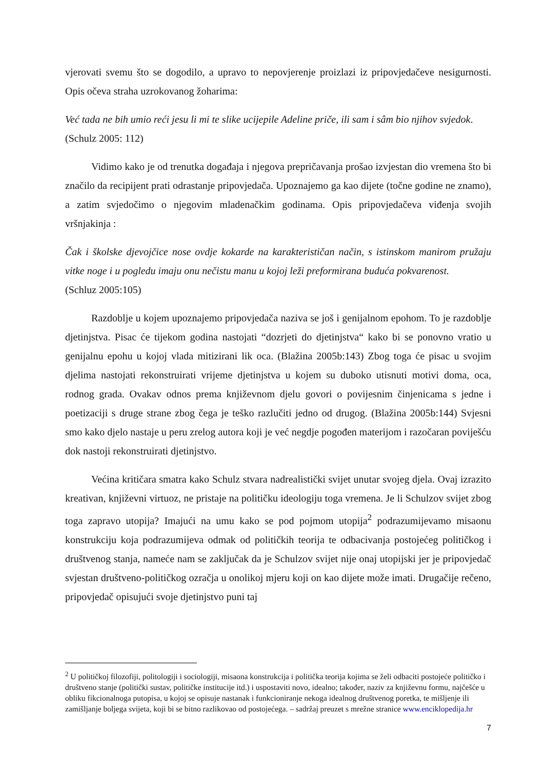vjerovati svemu što se dogodilo, a upravo to nepovjerenje proizlazi iz pripovjedačeve nesigurnosti. Opis očeva straha uzrokovanog žoharima:
Već tada ne bih umio reći jesu li mi te slike ucijepile Adeline priče, ili sam i sâm bio njihov svjedok.
(Schulz 2005: 112)
Vidimo kako je od trenutka događaja i njegova prepričavanja prošao izvjestan dio vremena što bi značilo da recipijent prati odrastanje pripovjedača. Upoznajemo ga kao dijete (točne godine ne znamo), a zatim svjedočimo o njegovim mladenačkim godinama. Opis pripovjedačeva viđenja svojih vršnjakinja :
Čak i školske djevojčice nose ovdje kokarde na karakterističan način, s istinskom manirom pružaju vitke noge i u pogledu imaju onu nečistu manu u kojoj leži preformirana buduća pokvarenost.
(Schluz 2005:105)
Razdoblje u kojem upoznajemo pripovjedača naziva se još i genijalnom epohom. To je razdoblje djetinjstva. Pisac će tijekom godina nastojati “dozrjeti do djetinjstva“ kako bi se ponovno vratio u genijalnu epohu u kojoj vlada mitizirani lik oca. (Blažina 2005b:143) Zbog toga će pisac u svojim djelima nastojati rekonstruirati vrijeme djetinjstva u kojem su duboko utisnuti motivi doma, oca, rodnog grada. Ovakav odnos prema književnom djelu govori o povijesnim činjenicama s jedne i poetizaciji s druge strane zbog čega je teško razlučiti jedno od drugog. (Blažina 2005b:144) Svjesni smo kako djelo nastaje u peru zrelog autora koji je već negdje pogođen materijom i razočaran poviješću dok nastoji rekonstruirati djetinjstvo.
Većina kritičara smatra kako Schulz stvara nadrealistički svijet unutar svojeg djela. Ovaj izrazito kreativan, književni virtuoz, ne pristaje na političku ideologiju toga vremena. Je li Schulzov svijet zbog toga zapravo utopija? Imajući na umu kako se pod pojmom utopija<sup>2</sup> podrazumijevamo misaonu konstrukciju koja podrazumijeva odmak od političkih teorija te odbacivanja postojećeg političkog i društvenog stanja, nameće nam se zaključak da je Schulzov svijet nije onaj utopijski jer je pripovjedač svjestan društveno-političkog ozračja u onolikoj mjeru koji on kao dijete može imati. Drugačije rečeno, pripovjedač opisujući svoje djetinjstvo puni taj
<sup>2</sup> U političkoj filozofiji, politologiji i sociologiji, misaona konstrukcija i politička teorija kojima se želi odbaciti postojeće političko i društveno stanje (politički sustav, političke institucije itd.) i uspostaviti novo, idealno; također, naziv za književnu formu, najčešće u obliku fikcionalnoga putopisa, u kojoj se opisuje nastanak i funkcioniranje nekoga idealnog društvenog poretka, te mišljenje ili zamišljanje boljega svijeta, koji bi se bitno razlikovao od postojećega. – sadržaj preuzet s mrežne stranice www.enciklopedija.hr
7